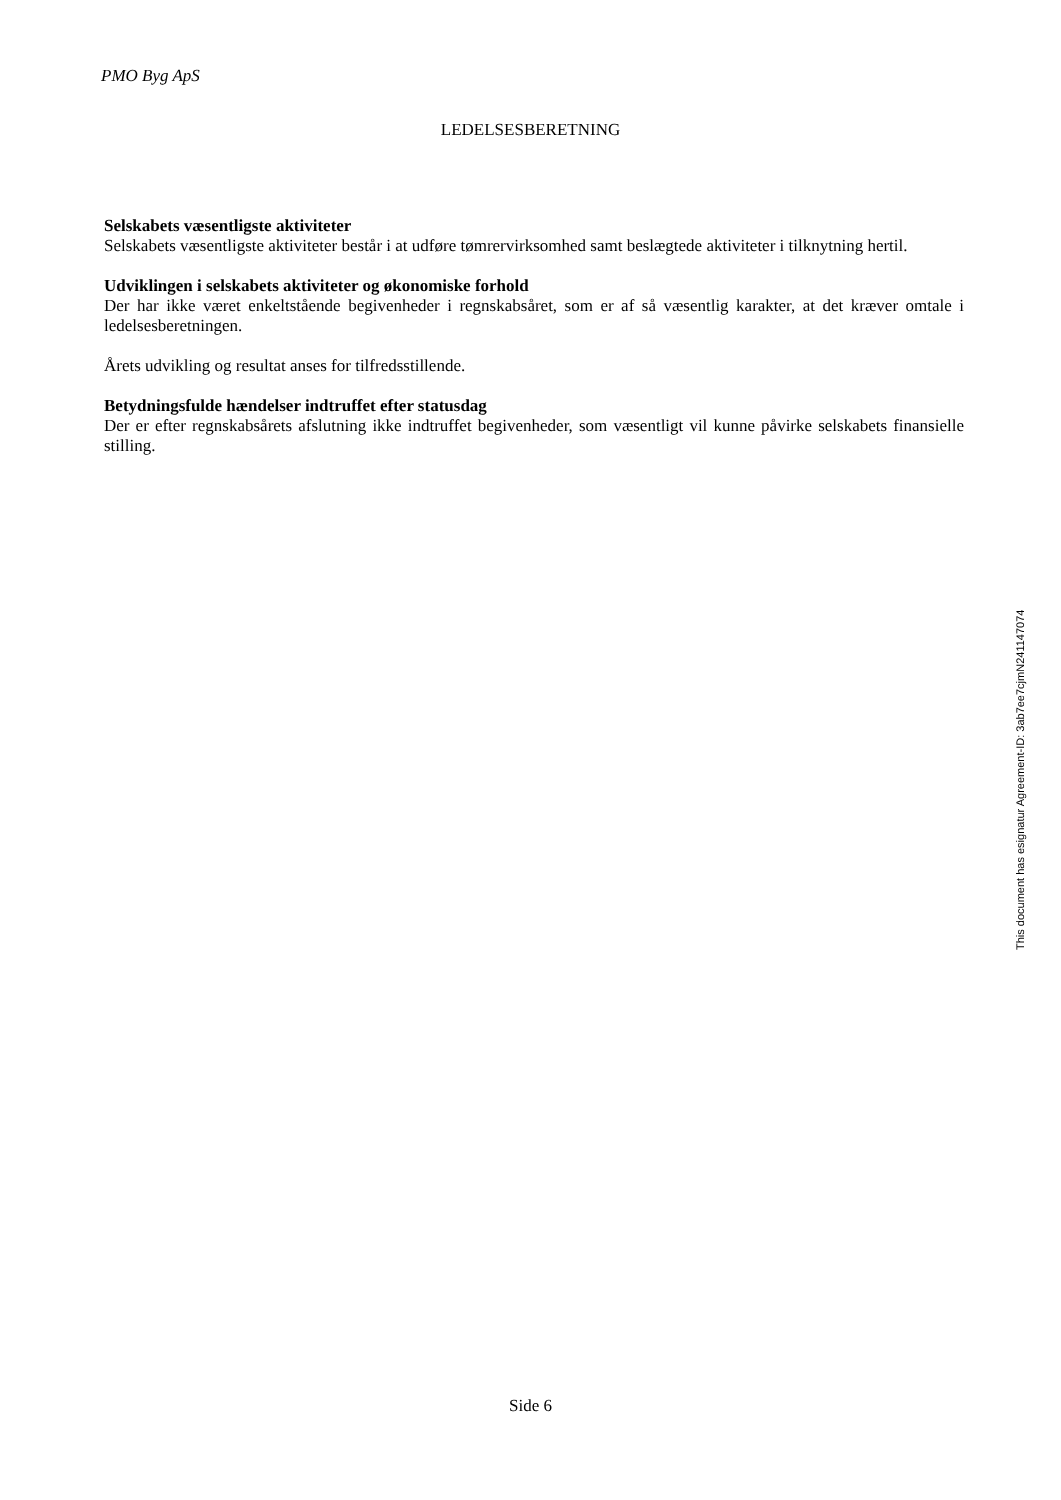PMO Byg ApS
LEDELSESBERETNING
Selskabets væsentligste aktiviteter
Selskabets væsentligste aktiviteter består i at udføre tømrervirksomhed samt beslægtede aktiviteter i tilknytning hertil.
Udviklingen i selskabets aktiviteter og økonomiske forhold
Der har ikke været enkeltstående begivenheder i regnskabsåret, som er af så væsentlig karakter, at det kræver omtale i ledelsesberetningen.
Årets udvikling og resultat anses for tilfredsstillende.
Betydningsfulde hændelser indtruffet efter statusdag
Der er efter regnskabsårets afslutning ikke indtruffet begivenheder, som væsentligt vil kunne påvirke selskabets finansielle stilling.
This document has esignatur Agreement-ID: 3ab7ee7cjmN241147074
Side 6